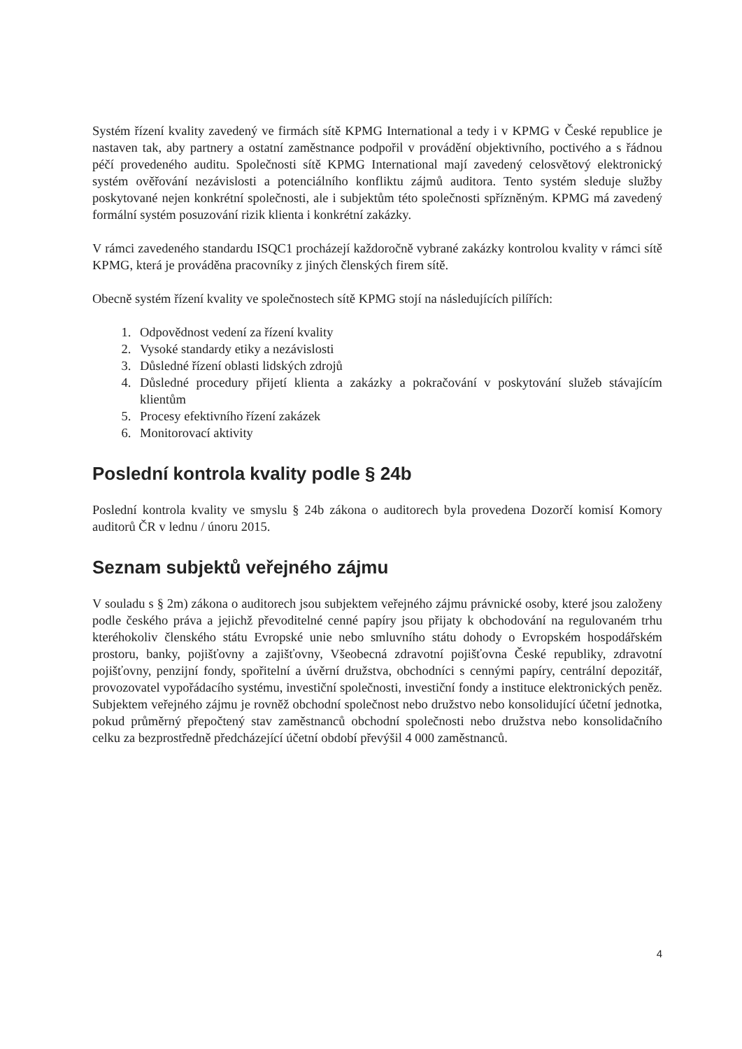Systém řízení kvality zavedený ve firmách sítě KPMG International a tedy i v KPMG v České republice je nastaven tak, aby partnery a ostatní zaměstnance podpořil v provádění objektivního, poctivého a s řádnou péčí provedeného auditu. Společnosti sítě KPMG International mají zavedený celosvětový elektronický systém ověřování nezávislosti a potenciálního konfliktu zájmů auditora. Tento systém sleduje služby poskytované nejen konkrétní společnosti, ale i subjektům této společnosti spřízněným. KPMG má zavedený formální systém posuzování rizik klienta i konkrétní zakázky.
V rámci zavedeného standardu ISQC1 procházejí každoročně vybrané zakázky kontrolou kvality v rámci sítě KPMG, která je prováděna pracovníky z jiných členských firem sítě.
Obecně systém řízení kvality ve společnostech sítě KPMG stojí na následujících pilířích:
1. Odpovědnost vedení za řízení kvality
2. Vysoké standardy etiky a nezávislosti
3. Důsledné řízení oblasti lidských zdrojů
4. Důsledné procedury přijetí klienta a zakázky a pokračování v poskytování služeb stávajícím klientům
5. Procesy efektivního řízení zakázek
6. Monitorovací aktivity
Poslední kontrola kvality podle § 24b
Poslední kontrola kvality ve smyslu § 24b zákona o auditorech byla provedena Dozorčí komisí Komory auditorů ČR v lednu / únoru 2015.
Seznam subjektů veřejného zájmu
V souladu s § 2m) zákona o auditorech jsou subjektem veřejného zájmu právnické osoby, které jsou založeny podle českého práva a jejichž převoditelné cenné papíry jsou přijaty k obchodování na regulovaném trhu kteréhokoliv členského státu Evropské unie nebo smluvního státu dohody o Evropském hospodářském prostoru, banky, pojišťovny a zajišťovny, Všeobecná zdravotní pojišťovna České republiky, zdravotní pojišťovny, penzijní fondy, spořitelní a úvěrní družstva, obchodníci s cennými papíry, centrální depozitář, provozovatel vypořádacího systému, investiční společnosti, investiční fondy a instituce elektronických peněz. Subjektem veřejného zájmu je rovněž obchodní společnost nebo družstvo nebo konsolidující účetní jednotka, pokud průměrný přepočtený stav zaměstnanců obchodní společnosti nebo družstva nebo konsolidačního celku za bezprostředně předcházející účetní období převýšil 4 000 zaměstnanců.
4